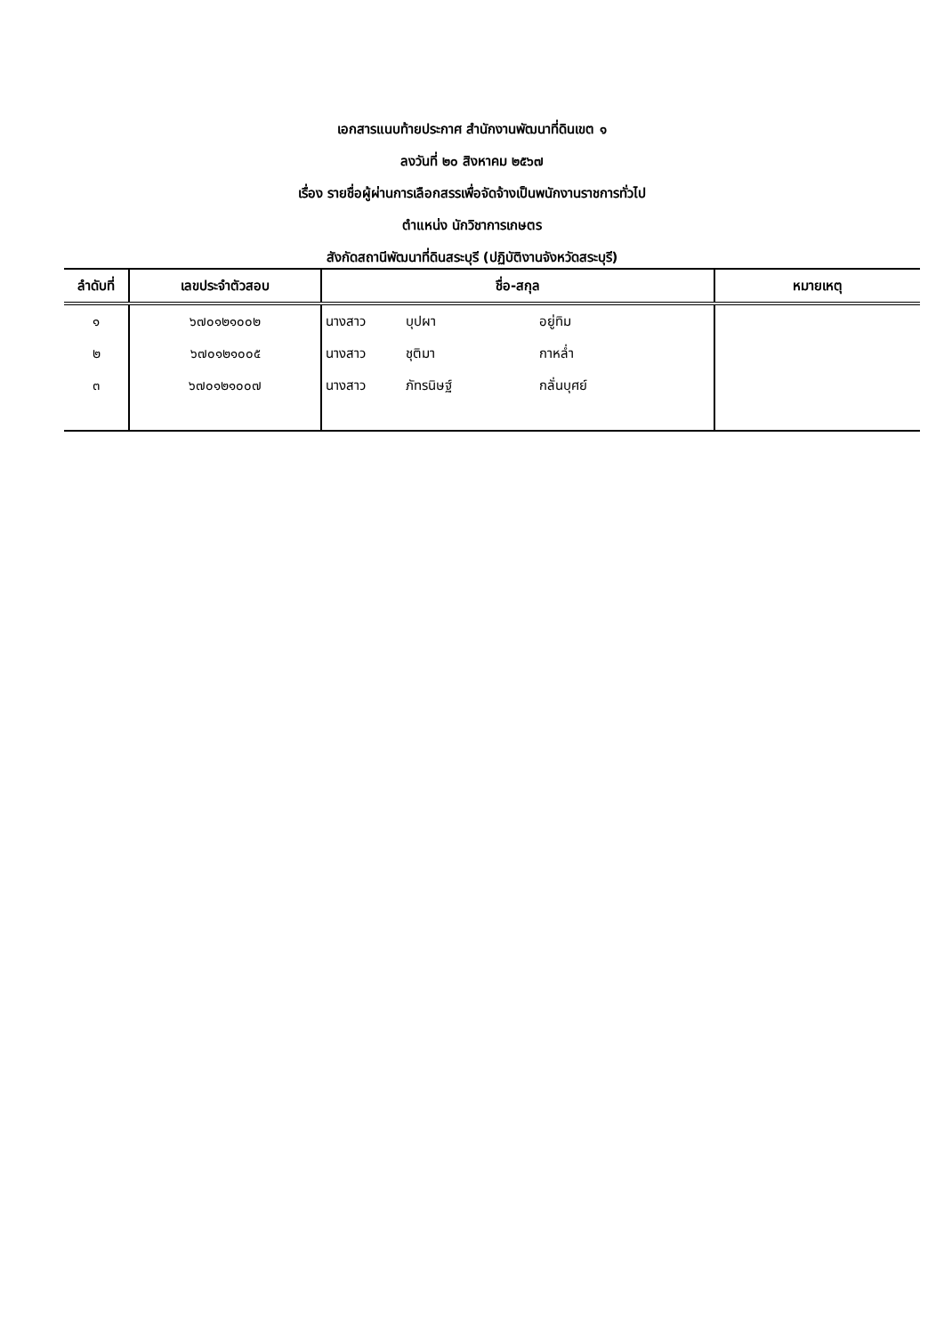เอกสารแนบท้ายประกาศ สำนักงานพัฒนาที่ดินเขต ๑
ลงวันที่ ๒๐ สิงหาคม ๒๕๖๗
เรื่อง รายชื่อผู้ผ่านการเลือกสรรเพื่อจัดจ้างเป็นพนักงานราชการทั่วไป
ตำแหน่ง นักวิชาการเกษตร
สังกัดสถานีพัฒนาที่ดินสระบุรี (ปฏิบัติงานจังหวัดสระบุรี)
| ลำดับที่ | เลขประจำตัวสอบ | ชื่อ-สกุล | หมายเหตุ |
| --- | --- | --- | --- |
| ๑ | ๖๗๐๑๒๑๐๐๒ | นางสาว บุปผา อยู่ทิม | |
| ๒ | ๖๗๐๑๒๑๐๐๕ | นางสาว ชุติมา กาหล่ำ | |
| ๓ | ๖๗๐๑๒๑๐๐๗ | นางสาว ภัทรนิษฐ์ กลั่นบุศย์ | |